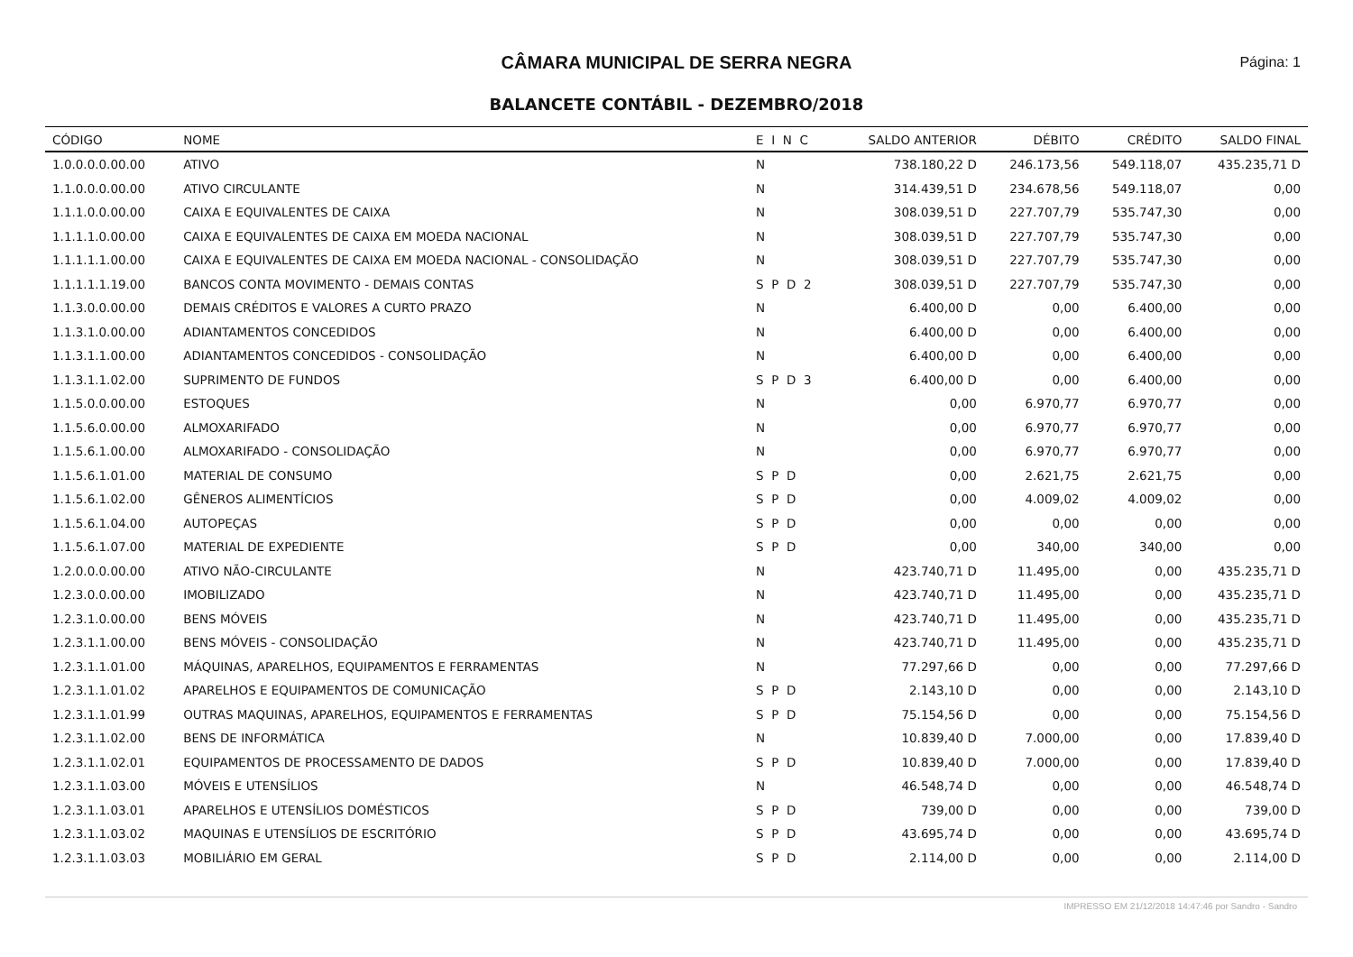CÂMARA MUNICIPAL DE SERRA NEGRA
Página: 1
BALANCETE CONTÁBIL - DEZEMBRO/2018
| CÓDIGO | NOME | E I N C | SALDO ANTERIOR | DÉBITO | CRÉDITO | SALDO FINAL |
| --- | --- | --- | --- | --- | --- | --- |
| 1.0.0.0.0.00.00 | ATIVO | N | 738.180,22 D | 246.173,56 | 549.118,07 | 435.235,71 D |
| 1.1.0.0.0.00.00 | ATIVO CIRCULANTE | N | 314.439,51 D | 234.678,56 | 549.118,07 | 0,00 |
| 1.1.1.0.0.00.00 | CAIXA E EQUIVALENTES DE CAIXA | N | 308.039,51 D | 227.707,79 | 535.747,30 | 0,00 |
| 1.1.1.1.0.00.00 | CAIXA E EQUIVALENTES DE CAIXA EM MOEDA NACIONAL | N | 308.039,51 D | 227.707,79 | 535.747,30 | 0,00 |
| 1.1.1.1.1.00.00 | CAIXA E EQUIVALENTES DE CAIXA EM MOEDA NACIONAL - CONSOLIDAÇÃO | N | 308.039,51 D | 227.707,79 | 535.747,30 | 0,00 |
| 1.1.1.1.1.19.00 | BANCOS CONTA MOVIMENTO - DEMAIS CONTAS | S P D 2 | 308.039,51 D | 227.707,79 | 535.747,30 | 0,00 |
| 1.1.3.0.0.00.00 | DEMAIS CRÉDITOS E VALORES A CURTO PRAZO | N | 6.400,00 D | 0,00 | 6.400,00 | 0,00 |
| 1.1.3.1.0.00.00 | ADIANTAMENTOS CONCEDIDOS | N | 6.400,00 D | 0,00 | 6.400,00 | 0,00 |
| 1.1.3.1.1.00.00 | ADIANTAMENTOS CONCEDIDOS - CONSOLIDAÇÃO | N | 6.400,00 D | 0,00 | 6.400,00 | 0,00 |
| 1.1.3.1.1.02.00 | SUPRIMENTO DE FUNDOS | S P D 3 | 6.400,00 D | 0,00 | 6.400,00 | 0,00 |
| 1.1.5.0.0.00.00 | ESTOQUES | N | 0,00 | 6.970,77 | 6.970,77 | 0,00 |
| 1.1.5.6.0.00.00 | ALMOXARIFADO | N | 0,00 | 6.970,77 | 6.970,77 | 0,00 |
| 1.1.5.6.1.00.00 | ALMOXARIFADO - CONSOLIDAÇÃO | N | 0,00 | 6.970,77 | 6.970,77 | 0,00 |
| 1.1.5.6.1.01.00 | MATERIAL DE CONSUMO | S P D | 0,00 | 2.621,75 | 2.621,75 | 0,00 |
| 1.1.5.6.1.02.00 | GÊNEROS ALIMENTÍCIOS | S P D | 0,00 | 4.009,02 | 4.009,02 | 0,00 |
| 1.1.5.6.1.04.00 | AUTOPEÇAS | S P D | 0,00 | 0,00 | 0,00 | 0,00 |
| 1.1.5.6.1.07.00 | MATERIAL DE EXPEDIENTE | S P D | 0,00 | 340,00 | 340,00 | 0,00 |
| 1.2.0.0.0.00.00 | ATIVO NÃO-CIRCULANTE | N | 423.740,71 D | 11.495,00 | 0,00 | 435.235,71 D |
| 1.2.3.0.0.00.00 | IMOBILIZADO | N | 423.740,71 D | 11.495,00 | 0,00 | 435.235,71 D |
| 1.2.3.1.0.00.00 | BENS MÓVEIS | N | 423.740,71 D | 11.495,00 | 0,00 | 435.235,71 D |
| 1.2.3.1.1.00.00 | BENS MÓVEIS - CONSOLIDAÇÃO | N | 423.740,71 D | 11.495,00 | 0,00 | 435.235,71 D |
| 1.2.3.1.1.01.00 | MÁQUINAS, APARELHOS, EQUIPAMENTOS E FERRAMENTAS | N | 77.297,66 D | 0,00 | 0,00 | 77.297,66 D |
| 1.2.3.1.1.01.02 | APARELHOS E EQUIPAMENTOS DE COMUNICAÇÃO | S P D | 2.143,10 D | 0,00 | 0,00 | 2.143,10 D |
| 1.2.3.1.1.01.99 | OUTRAS MAQUINAS, APARELHOS, EQUIPAMENTOS E FERRAMENTAS | S P D | 75.154,56 D | 0,00 | 0,00 | 75.154,56 D |
| 1.2.3.1.1.02.00 | BENS DE INFORMÁTICA | N | 10.839,40 D | 7.000,00 | 0,00 | 17.839,40 D |
| 1.2.3.1.1.02.01 | EQUIPAMENTOS DE PROCESSAMENTO DE DADOS | S P D | 10.839,40 D | 7.000,00 | 0,00 | 17.839,40 D |
| 1.2.3.1.1.03.00 | MÓVEIS E UTENSÍLIOS | N | 46.548,74 D | 0,00 | 0,00 | 46.548,74 D |
| 1.2.3.1.1.03.01 | APARELHOS E UTENSÍLIOS DOMÉSTICOS | S P D | 739,00 D | 0,00 | 0,00 | 739,00 D |
| 1.2.3.1.1.03.02 | MAQUINAS E UTENSÍLIOS DE ESCRITÓRIO | S P D | 43.695,74 D | 0,00 | 0,00 | 43.695,74 D |
| 1.2.3.1.1.03.03 | MOBILIÁRIO EM GERAL | S P D | 2.114,00 D | 0,00 | 0,00 | 2.114,00 D |
IMPRESSO EM 21/12/2018 14:47:46 por Sandro - Sandro